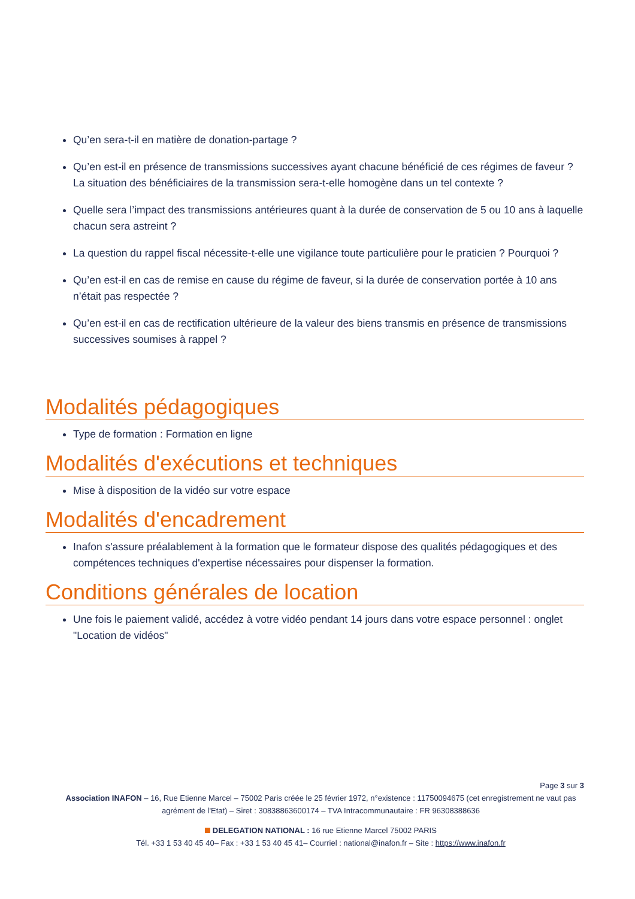Qu’en sera-t-il en matière de donation-partage ?
Qu’en est-il en présence de transmissions successives ayant chacune bénéficié de ces régimes de faveur ? La situation des bénéficiaires de la transmission sera-t-elle homogène dans un tel contexte ?
Quelle sera l’impact des transmissions antérieures quant à la durée de conservation de 5 ou 10 ans à laquelle chacun sera astreint ?
La question du rappel fiscal nécessite-t-elle une vigilance toute particulière pour le praticien ? Pourquoi ?
Qu’en est-il en cas de remise en cause du régime de faveur, si la durée de conservation portée à 10 ans n’était pas respectée ?
Qu’en est-il en cas de rectification ultérieure de la valeur des biens transmis en présence de transmissions successives soumises à rappel ?
Modalités pédagogiques
Type de formation : Formation en ligne
Modalités d'exécutions et techniques
Mise à disposition de la vidéo sur votre espace
Modalités d'encadrement
Inafon s'assure préalablement à la formation que le formateur dispose des qualités pédagogiques et des compétences techniques d'expertise nécessaires pour dispenser la formation.
Conditions générales de location
Une fois le paiement validé, accédez à votre vidéo pendant 14 jours dans votre espace personnel : onglet "Location de vidéos"
Page 3 sur 3
Association INAFON – 16, Rue Etienne Marcel – 75002 Paris créée le 25 février 1972, n°existence : 11750094675 (cet enregistrement ne vaut pas agrément de l'Etat) – Siret : 30838863600174 – TVA Intracommunautaire : FR 96308388636
DELEGATION NATIONAL : 16 rue Etienne Marcel 75002 PARIS
Tél. +33 1 53 40 45 40– Fax : +33 1 53 40 45 41– Courriel : national@inafon.fr – Site : https://www.inafon.fr